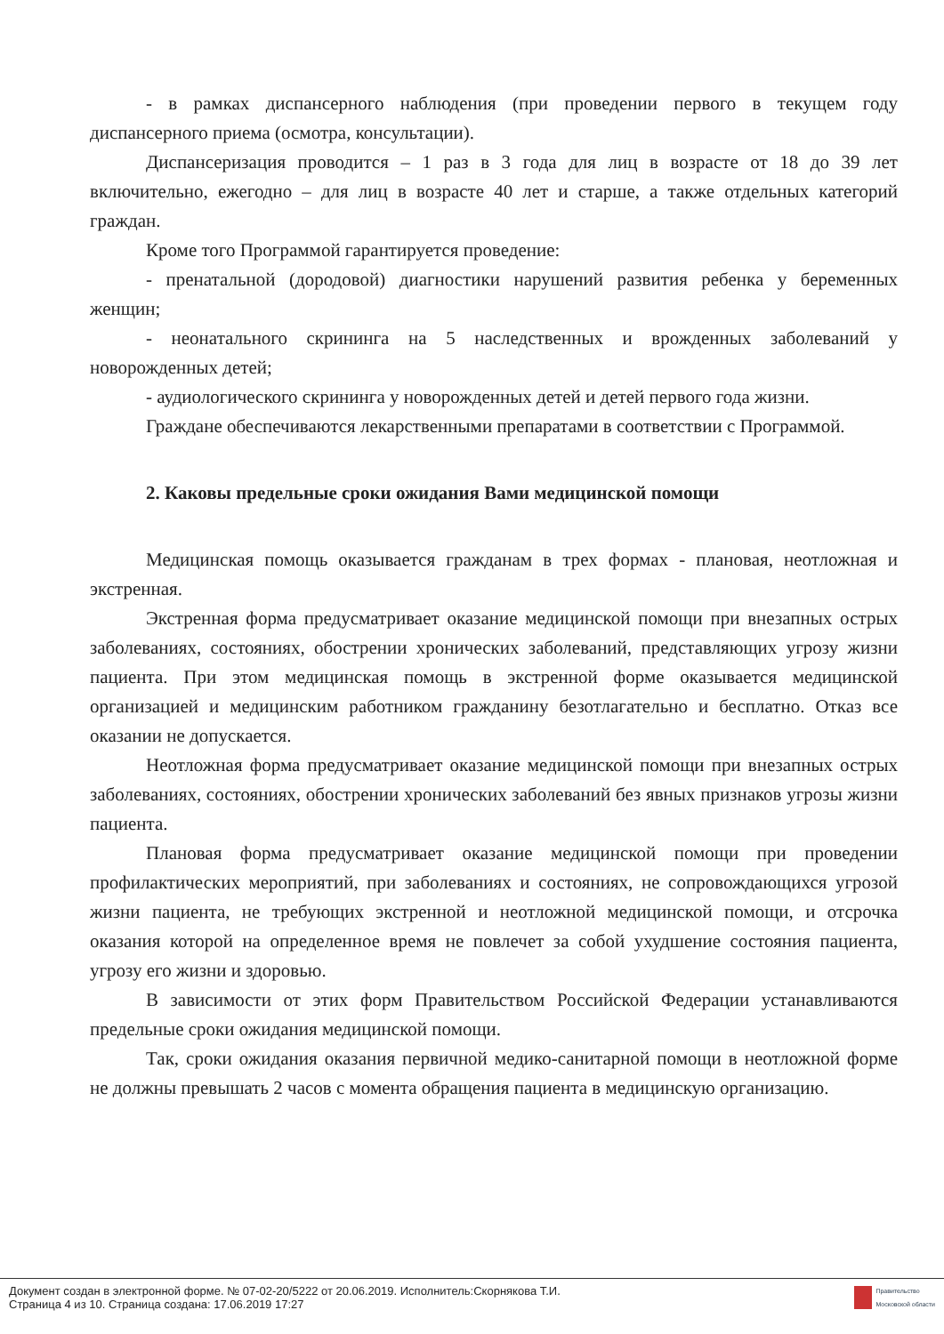- в рамках диспансерного наблюдения (при проведении первого в текущем году диспансерного приема (осмотра, консультации).
Диспансеризация проводится – 1 раз в 3 года для лиц в возрасте от 18 до 39 лет включительно, ежегодно – для лиц в возрасте 40 лет и старше, а также отдельных категорий граждан.
Кроме того Программой гарантируется проведение:
- пренатальной (дородовой) диагностики нарушений развития ребенка у беременных женщин;
- неонатального скрининга на 5 наследственных и врожденных заболеваний у новорожденных детей;
- аудиологического скрининга у новорожденных детей и детей первого года жизни.
Граждане обеспечиваются лекарственными препаратами в соответствии с Программой.
2. Каковы предельные сроки ожидания Вами медицинской помощи
Медицинская помощь оказывается гражданам в трех формах - плановая, неотложная и экстренная.
Экстренная форма предусматривает оказание медицинской помощи при внезапных острых заболеваниях, состояниях, обострении хронических заболеваний, представляющих угрозу жизни пациента. При этом медицинская помощь в экстренной форме оказывается медицинской организацией и медицинским работником гражданину безотлагательно и бесплатно. Отказ все оказании не допускается.
Неотложная форма предусматривает оказание медицинской помощи при внезапных острых заболеваниях, состояниях, обострении хронических заболеваний без явных признаков угрозы жизни пациента.
Плановая форма предусматривает оказание медицинской помощи при проведении профилактических мероприятий, при заболеваниях и состояниях, не сопровождающихся угрозой жизни пациента, не требующих экстренной и неотложной медицинской помощи, и отсрочка оказания которой на определенное время не повлечет за собой ухудшение состояния пациента, угрозу его жизни и здоровью.
В зависимости от этих форм Правительством Российской Федерации устанавливаются предельные сроки ожидания медицинской помощи.
Так, сроки ожидания оказания первичной медико-санитарной помощи в неотложной форме не должны превышать 2 часов с момента обращения пациента в медицинскую организацию.
Документ создан в электронной форме. № 07-02-20/5222 от 20.06.2019. Исполнитель:Скорнякова Т.И.
Страница 4 из 10. Страница создана: 17.06.2019 17:27
Правительство
Московской области